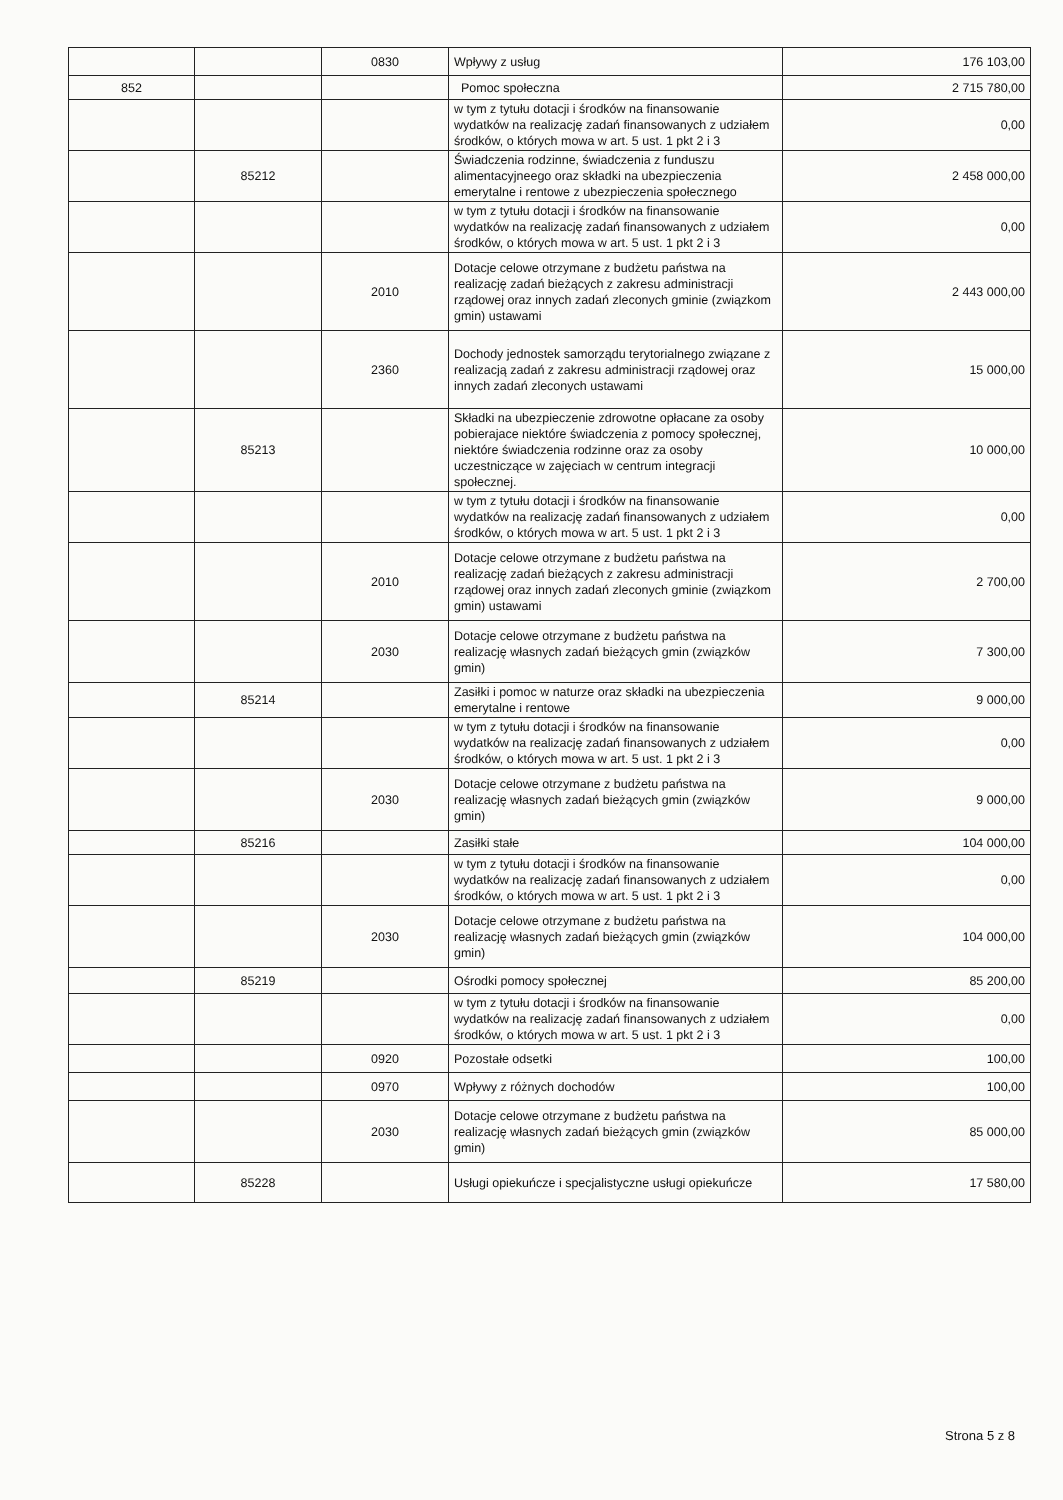| | | 0830 | Wpływy z usług | 176 103,00 |
| 852 | | | Pomoc społeczna | 2 715 780,00 |
| | | | w tym z tytułu dotacji i środków na finansowanie wydatków na realizację zadań finansowanych z udziałem środków, o których mowa w art. 5 ust. 1 pkt 2 i 3 | 0,00 |
| | 85212 | | Świadczenia rodzinne, świadczenia z funduszu alimentacyjneego oraz składki na ubezpieczenia emerytalne i rentowe z ubezpieczenia społecznego | 2 458 000,00 |
| | | | w tym z tytułu dotacji i środków na finansowanie wydatków na realizację zadań finansowanych z udziałem środków, o których mowa w art. 5 ust. 1 pkt 2 i 3 | 0,00 |
| | | 2010 | Dotacje celowe otrzymane z budżetu państwa na realizację zadań bieżących z zakresu administracji rządowej oraz innych zadań zleconych gminie (związkom gmin) ustawami | 2 443 000,00 |
| | | 2360 | Dochody jednostek samorządu terytorialnego związane z realizacją zadań z zakresu administracji rządowej oraz innych zadań zleconych ustawami | 15 000,00 |
| | 85213 | | Składki na ubezpieczenie zdrowotne opłacane za osoby pobierajace niektóre świadczenia z pomocy społecznej, niektóre świadczenia rodzinne oraz za osoby uczestniczące w zajęciach w centrum integracji społecznej. | 10 000,00 |
| | | | w tym z tytułu dotacji i środków na finansowanie wydatków na realizację zadań finansowanych z udziałem środków, o których mowa w art. 5 ust. 1 pkt 2 i 3 | 0,00 |
| | | 2010 | Dotacje celowe otrzymane z budżetu państwa na realizację zadań bieżących z zakresu administracji rządowej oraz innych zadań zleconych gminie (związkom gmin) ustawami | 2 700,00 |
| | | 2030 | Dotacje celowe otrzymane z budżetu państwa na realizację własnych zadań bieżących gmin (związków gmin) | 7 300,00 |
| | 85214 | | Zasiłki i pomoc w naturze oraz składki na ubezpieczenia emerytalne i rentowe | 9 000,00 |
| | | | w tym z tytułu dotacji i środków na finansowanie wydatków na realizację zadań finansowanych z udziałem środków, o których mowa w art. 5 ust. 1 pkt 2 i 3 | 0,00 |
| | | 2030 | Dotacje celowe otrzymane z budżetu państwa na realizację własnych zadań bieżących gmin (związków gmin) | 9 000,00 |
| | 85216 | | Zasiłki stałe | 104 000,00 |
| | | | w tym z tytułu dotacji i środków na finansowanie wydatków na realizację zadań finansowanych z udziałem środków, o których mowa w art. 5 ust. 1 pkt 2 i 3 | 0,00 |
| | | 2030 | Dotacje celowe otrzymane z budżetu państwa na realizację własnych zadań bieżących gmin (związków gmin) | 104 000,00 |
| | 85219 | | Ośrodki pomocy społecznej | 85 200,00 |
| | | | w tym z tytułu dotacji i środków na finansowanie wydatków na realizację zadań finansowanych z udziałem środków, o których mowa w art. 5 ust. 1 pkt 2 i 3 | 0,00 |
| | | 0920 | Pozostałe odsetki | 100,00 |
| | | 0970 | Wpływy z różnych dochodów | 100,00 |
| | | 2030 | Dotacje celowe otrzymane z budżetu państwa na realizację własnych zadań bieżących gmin (związków gmin) | 85 000,00 |
| | 85228 | | Usługi opiekuńcze i specjalistyczne usługi opiekuńcze | 17 580,00 |
Strona 5 z 8